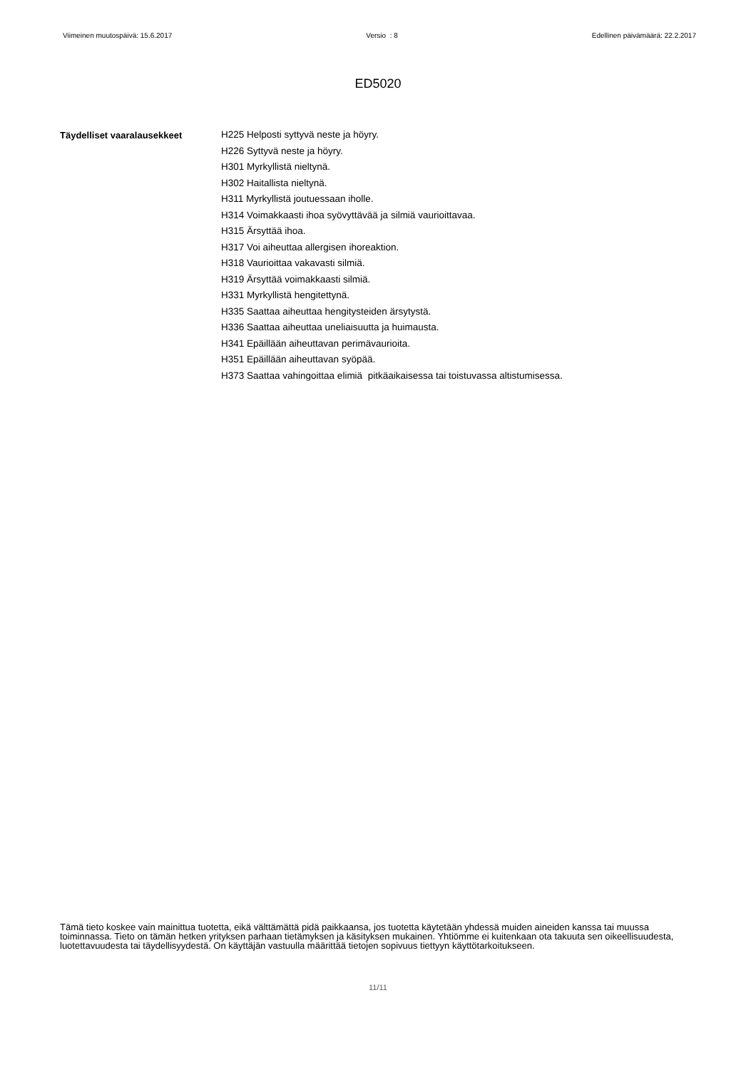Viimeinen muutospäivä: 15.6.2017 Versio : 8 Edellinen päivämäärä: 22.2.2017
ED5020
Täydelliset vaaralausekkeet
H225 Helposti syttyvä neste ja höyry.
H226 Syttyvä neste ja höyry.
H301 Myrkyllistä nieltynä.
H302 Haitallista nieltynä.
H311 Myrkyllistä joutuessaan iholle.
H314 Voimakkaasti ihoa syövyttävää ja silmiä vaurioittavaa.
H315 Ärsyttää ihoa.
H317 Voi aiheuttaa allergisen ihoreaktion.
H318 Vaurioittaa vakavasti silmiä.
H319 Ärsyttää voimakkaasti silmiä.
H331 Myrkyllistä hengitettynä.
H335 Saattaa aiheuttaa hengitysteiden ärsytystä.
H336 Saattaa aiheuttaa uneliaisuutta ja huimausta.
H341 Epäillään aiheuttavan perimävaurioita.
H351 Epäillään aiheuttavan syöpää.
H373 Saattaa vahingoittaa elimiä pitkäaikaisessa tai toistuvassa altistumisessa.
Tämä tieto koskee vain mainittua tuotetta, eikä välttämättä pidä paikkaansa, jos tuotetta käytetään yhdessä muiden aineiden kanssa tai muussa toiminnassa. Tieto on tämän hetken yrityksen parhaan tietämyksen ja käsityksen mukainen. Yhtiömme ei kuitenkaan ota takuuta sen oikeellisuudesta, luotettavuudesta tai täydellisyydestä. On käyttäjän vastuulla määrittää tietojen sopivuus tiettyyn käyttötarkoitukseen.
11/11